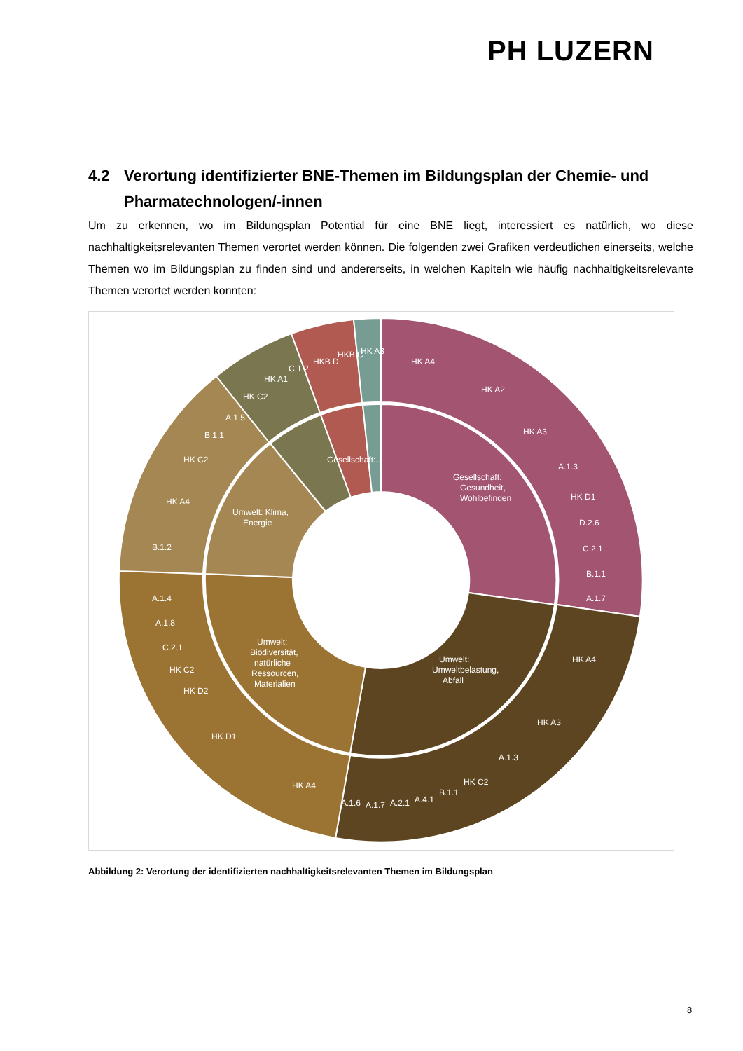PH LUZERN
4.2 Verortung identifizierter BNE-Themen im Bildungsplan der Chemie- und Pharmatechnologen/-innen
Um zu erkennen, wo im Bildungsplan Potential für eine BNE liegt, interessiert es natürlich, wo diese nachhaltigkeitsrelevanten Themen verortet werden können. Die folgenden zwei Grafiken verdeutlichen einerseits, welche Themen wo im Bildungsplan zu finden sind und andererseits, in welchen Kapiteln wie häufig nachhaltigkeitsrelevante Themen verortet werden konnten:
Gesellschaft:
Gesundheit,
Wohlbefinden
Umwelt:
Umweltbelastung,
Abfall
Umwelt:
Biodiversität,
natürliche
Ressourcen,
Materialien
Umwelt: Klima,
Energie
Gesellschaft:...
HK A4
HK A2
HK A3
A.1.3
HK D1
D.2.6
C.2.1
B.1.1
A.1.7
HK A4
HK A3
A.1.3
HK C2
B.1.1
A.4.1
A.2.1
A.1.7
A.1.6
HK A4
HK D1
HK D2
HK C2
C.2.1
A.1.8
A.1.4
B.1.2
HK A4
HK C2
B.1.1
A.1.5
HK C2
HK A1
C.1.2
HKB D
HKB C
HK A3
Abbildung 2: Verortung der identifizierten nachhaltigkeitsrelevanten Themen im Bildungsplan
8